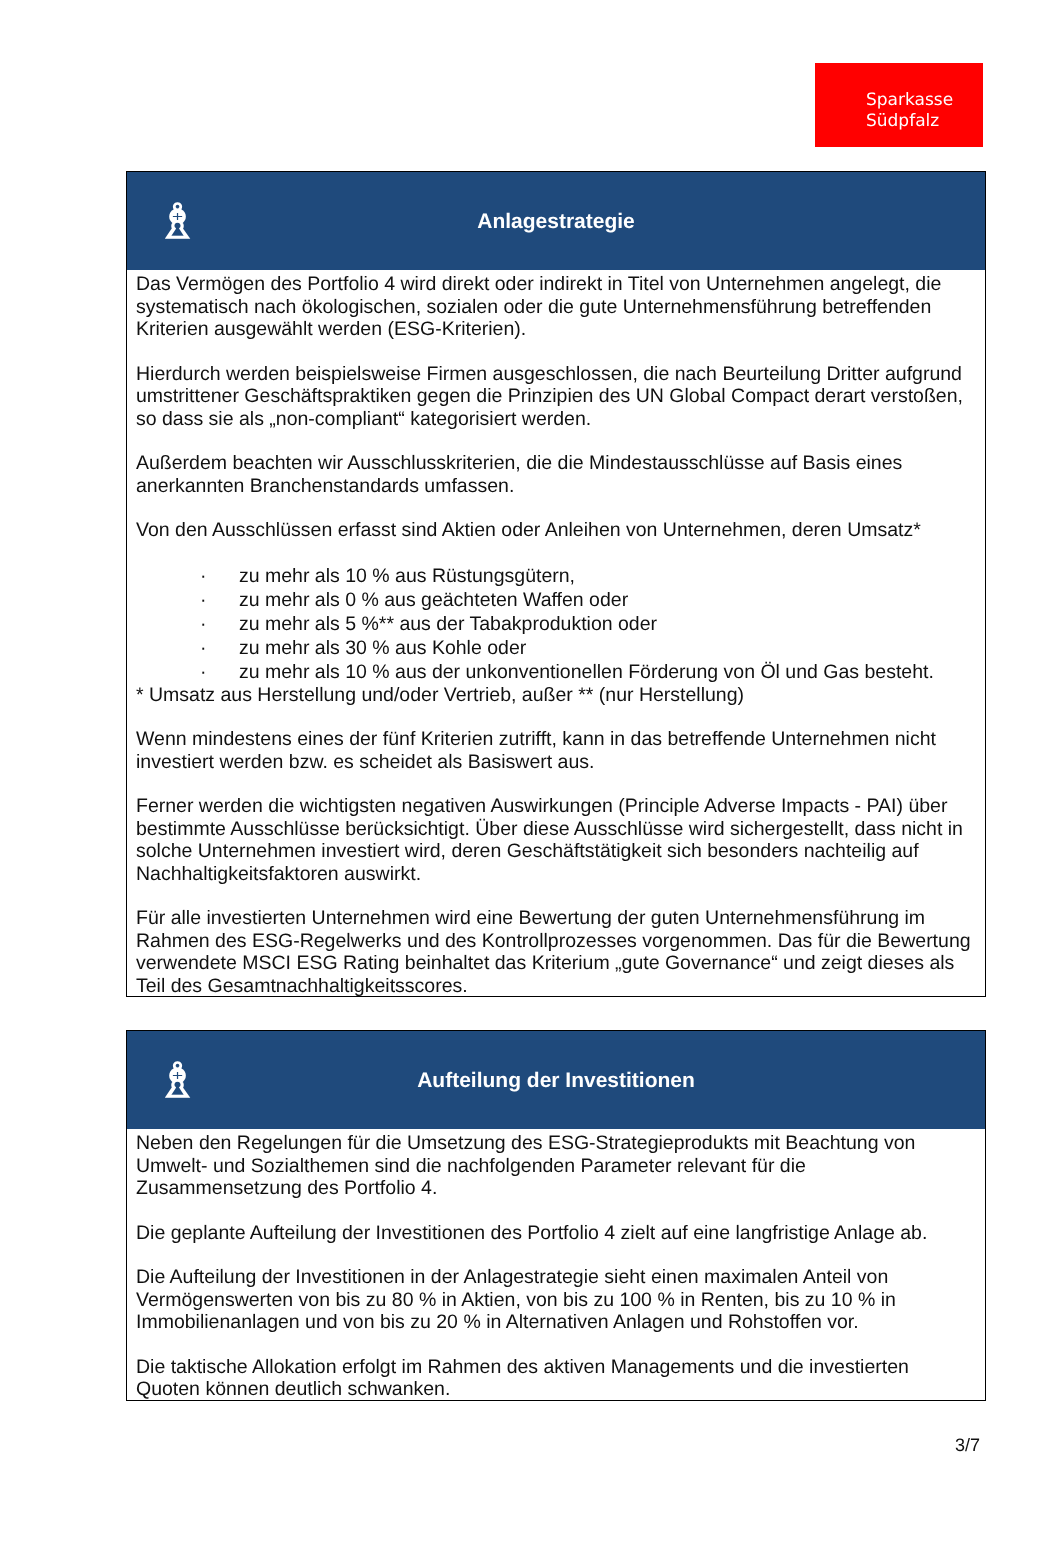Sparkasse
Südpfalz
♗
Anlagestrategie
Das Vermögen des Portfolio 4 wird direkt oder indirekt in Titel von Unternehmen angelegt, die systematisch nach ökologischen, sozialen oder die gute Unternehmensführung betreffenden Kriterien ausgewählt werden (ESG-Kriterien).
Hierdurch werden beispielsweise Firmen ausgeschlossen, die nach Beurteilung Dritter aufgrund umstrittener Geschäftspraktiken gegen die Prinzipien des UN Global Compact derart verstoßen, so dass sie als „non-compliant“ kategorisiert werden.
Außerdem beachten wir Ausschlusskriterien, die die Mindestausschlüsse auf Basis eines anerkannten Branchenstandards umfassen.
Von den Ausschlüssen erfasst sind Aktien oder Anleihen von Unternehmen, deren Umsatz*
· zu mehr als 10 % aus Rüstungsgütern,
· zu mehr als 0 % aus geächteten Waffen oder
· zu mehr als 5 %** aus der Tabakproduktion oder
· zu mehr als 30 % aus Kohle oder
· zu mehr als 10 % aus der unkonventionellen Förderung von Öl und Gas besteht.
* Umsatz aus Herstellung und/oder Vertrieb, außer ** (nur Herstellung)
Wenn mindestens eines der fünf Kriterien zutrifft, kann in das betreffende Unternehmen nicht investiert werden bzw. es scheidet als Basiswert aus.
Ferner werden die wichtigsten negativen Auswirkungen (Principle Adverse Impacts - PAI) über bestimmte Ausschlüsse berücksichtigt. Über diese Ausschlüsse wird sichergestellt, dass nicht in solche Unternehmen investiert wird, deren Geschäftstätigkeit sich besonders nachteilig auf Nachhaltigkeitsfaktoren auswirkt.
Für alle investierten Unternehmen wird eine Bewertung der guten Unternehmensführung im Rahmen des ESG-Regelwerks und des Kontrollprozesses vorgenommen. Das für die Bewertung verwendete MSCI ESG Rating beinhaltet das Kriterium „gute Governance“ und zeigt dieses als Teil des Gesamtnachhaltigkeitsscores.
♗
Aufteilung der Investitionen
Neben den Regelungen für die Umsetzung des ESG-Strategieprodukts mit Beachtung von Umwelt- und Sozialthemen sind die nachfolgenden Parameter relevant für die Zusammensetzung des Portfolio 4.
Die geplante Aufteilung der Investitionen des Portfolio 4 zielt auf eine langfristige Anlage ab.
Die Aufteilung der Investitionen in der Anlagestrategie sieht einen maximalen Anteil von Vermögenswerten von bis zu 80 % in Aktien, von bis zu 100 % in Renten, bis zu 10 % in Immobilienanlagen und von bis zu 20 % in Alternativen Anlagen und Rohstoffen vor.
Die taktische Allokation erfolgt im Rahmen des aktiven Managements und die investierten Quoten können deutlich schwanken.
3/7